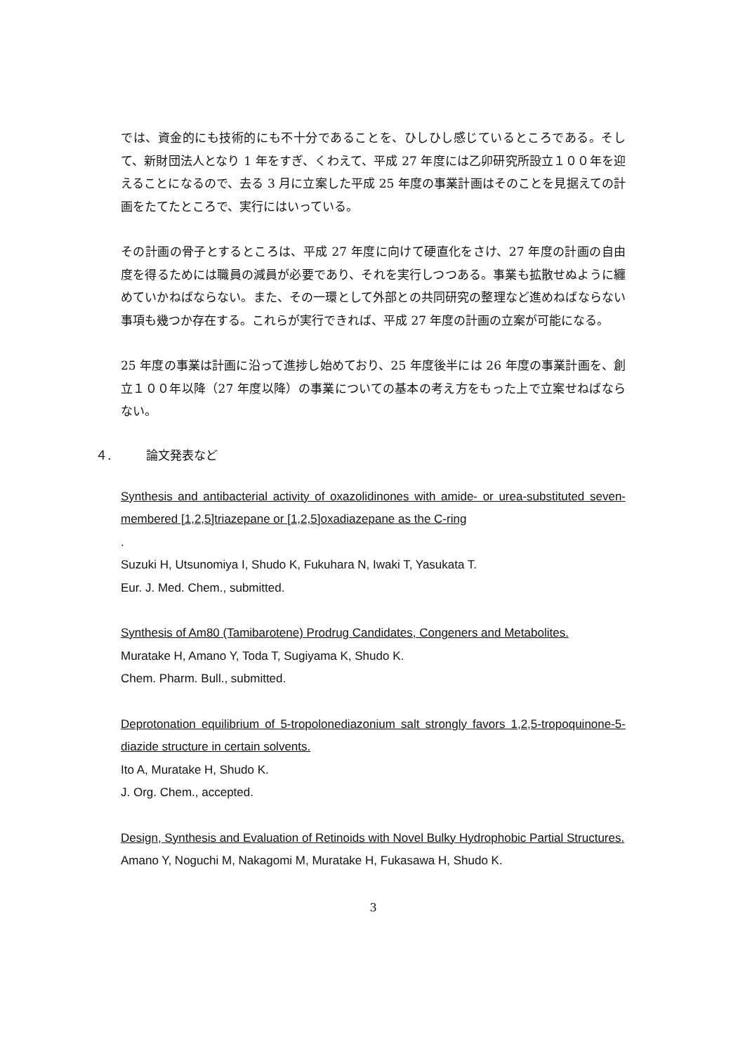では、資金的にも技術的にも不十分であることを、ひしひし感じているところである。そして、新財団法人となり 1 年をすぎ、くわえて、平成 27 年度には乙卯研究所設立１００年を迎えることになるので、去る 3 月に立案した平成 25 年度の事業計画はそのことを見据えての計画をたてたところで、実行にはいっている。
その計画の骨子とするところは、平成 27 年度に向けて硬直化をさけ、27 年度の計画の自由度を得るためには職員の減員が必要であり、それを実行しつつある。事業も拡散せぬように纏めていかねばならない。また、その一環として外部との共同研究の整理など進めねばならない事項も幾つか存在する。これらが実行できれば、平成 27 年度の計画の立案が可能になる。
25 年度の事業は計画に沿って進捗し始めており、25 年度後半には 26 年度の事業計画を、創立１００年以降（27 年度以降）の事業についての基本の考え方をもった上で立案せねばならない。
４. 論文発表など
Synthesis and antibacterial activity of oxazolidinones with amide- or urea-substituted seven-membered [1,2,5]triazepane or [1,2,5]oxadiazepane as the C-ring
.
Suzuki H, Utsunomiya I, Shudo K, Fukuhara N, Iwaki T, Yasukata T.
Eur. J. Med. Chem., submitted.
Synthesis of Am80 (Tamibarotene) Prodrug Candidates, Congeners and Metabolites.
Muratake H, Amano Y, Toda T, Sugiyama K, Shudo K.
Chem. Pharm. Bull., submitted.
Deprotonation equilibrium of 5-tropolonediazonium salt strongly favors 1,2,5-tropoquinone-5-diazide structure in certain solvents.
Ito A, Muratake H, Shudo K.
J. Org. Chem., accepted.
Design, Synthesis and Evaluation of Retinoids with Novel Bulky Hydrophobic Partial Structures.
Amano Y, Noguchi M, Nakagomi M, Muratake H, Fukasawa H, Shudo K.
3